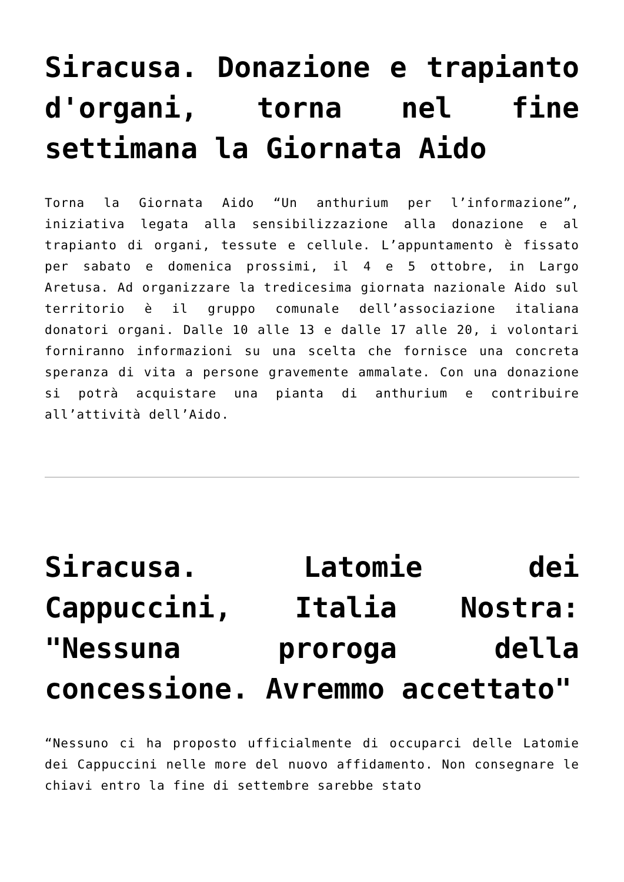Siracusa. Donazione e trapianto d'organi, torna nel fine settimana la Giornata Aido
Torna la Giornata Aido “Un anthurium per l’informazione”, iniziativa legata alla sensibilizzazione alla donazione e al trapianto di organi, tessute e cellule. L’appuntamento è fissato per sabato e domenica prossimi, il 4 e 5 ottobre, in Largo Aretusa. Ad organizzare la tredicesima giornata nazionale Aido sul territorio è il gruppo comunale dell’associazione italiana donatori organi. Dalle 10 alle 13 e dalle 17 alle 20, i volontari forniranno informazioni su una scelta che fornisce una concreta speranza di vita a persone gravemente ammalate. Con una donazione si potrà acquistare una pianta di anthurium e contribuire all’attività dell’Aido.
Siracusa. Latomie dei Cappuccini, Italia Nostra: "Nessuna proroga della concessione. Avremmo accettato"
“Nessuno ci ha proposto ufficialmente di occuparci delle Latomie dei Cappuccini nelle more del nuovo affidamento. Non consegnare le chiavi entro la fine di settembre sarebbe stato